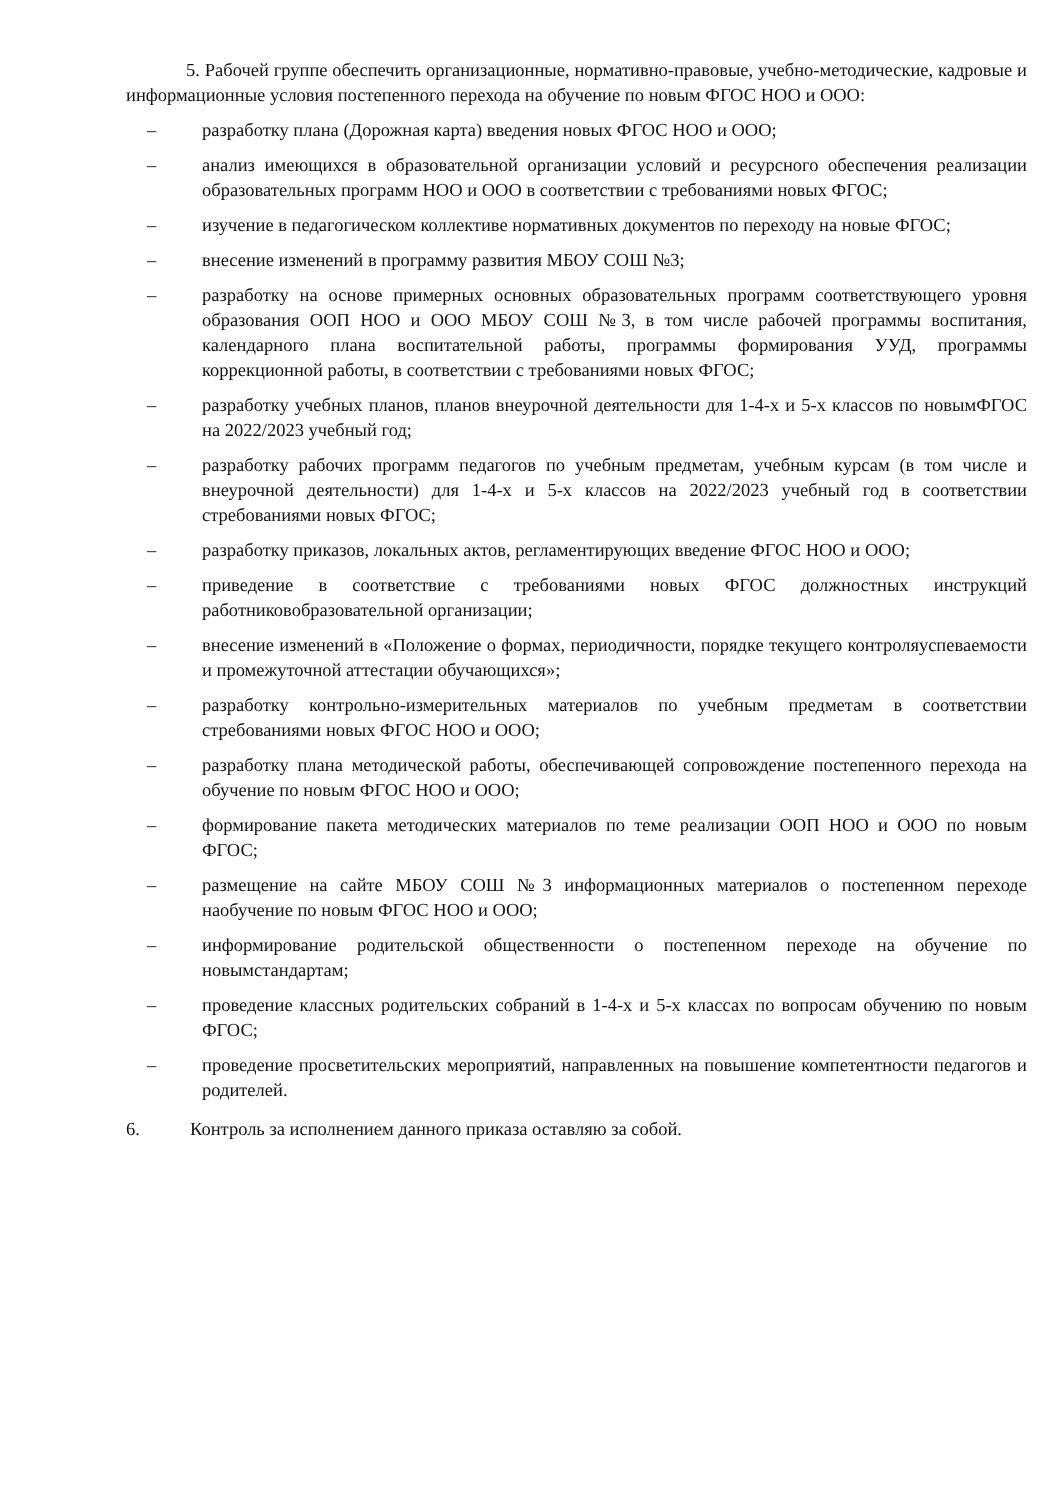5. Рабочей группе обеспечить организационные, нормативно-правовые, учебно-методические, кадровые и информационные условия постепенного перехода на обучение по новым ФГОС НОО и ООО:
– разработку плана (Дорожная карта) введения новых ФГОС НОО и ООО;
– анализ имеющихся в образовательной организации условий и ресурсного обеспечения реализации образовательных программ НОО и ООО в соответствии с требованиями новых ФГОС;
– изучение в педагогическом коллективе нормативных документов по переходу на новые ФГОС;
– внесение изменений в программу развития МБОУ СОШ №3;
– разработку на основе примерных основных образовательных программ соответствующего уровня образования ООП НОО и ООО МБОУ СОШ №3, в том числе рабочей программы воспитания, календарного плана воспитательной работы, программы формирования УУД, программы коррекционной работы, в соответствии с требованиями новых ФГОС;
– разработку учебных планов, планов внеурочной деятельности для 1-4-х и 5-х классов по новымФГОС на 2022/2023 учебный год;
– разработку рабочих программ педагогов по учебным предметам, учебным курсам (в том числе и внеурочной деятельности) для 1-4-х и 5-х классов на 2022/2023 учебный год в соответствии стребованиями новых ФГОС;
– разработку приказов, локальных актов, регламентирующих введение ФГОС НОО и ООО;
– приведение в соответствие с требованиями новых ФГОС должностных инструкций работниковобразовательной организации;
– внесение изменений в «Положение о формах, периодичности, порядке текущего контроляуспеваемости и промежуточной аттестации обучающихся»;
– разработку контрольно-измерительных материалов по учебным предметам в соответствии стребованиями новых ФГОС НОО и ООО;
– разработку плана методической работы, обеспечивающей сопровождение постепенного перехода на обучение по новым ФГОС НОО и ООО;
– формирование пакета методических материалов по теме реализации ООП НОО и ООО по новым ФГОС;
– размещение на сайте МБОУ СОШ №3 информационных материалов о постепенном переходе наобучение по новым ФГОС НОО и ООО;
– информирование родительской общественности о постепенном переходе на обучение по новымстандартам;
– проведение классных родительских собраний в 1-4-х и 5-х классах по вопросам обучению по новым ФГОС;
– проведение просветительских мероприятий, направленных на повышение компетентности педагогов и родителей.
6. Контроль за исполнением данного приказа оставляю за собой.